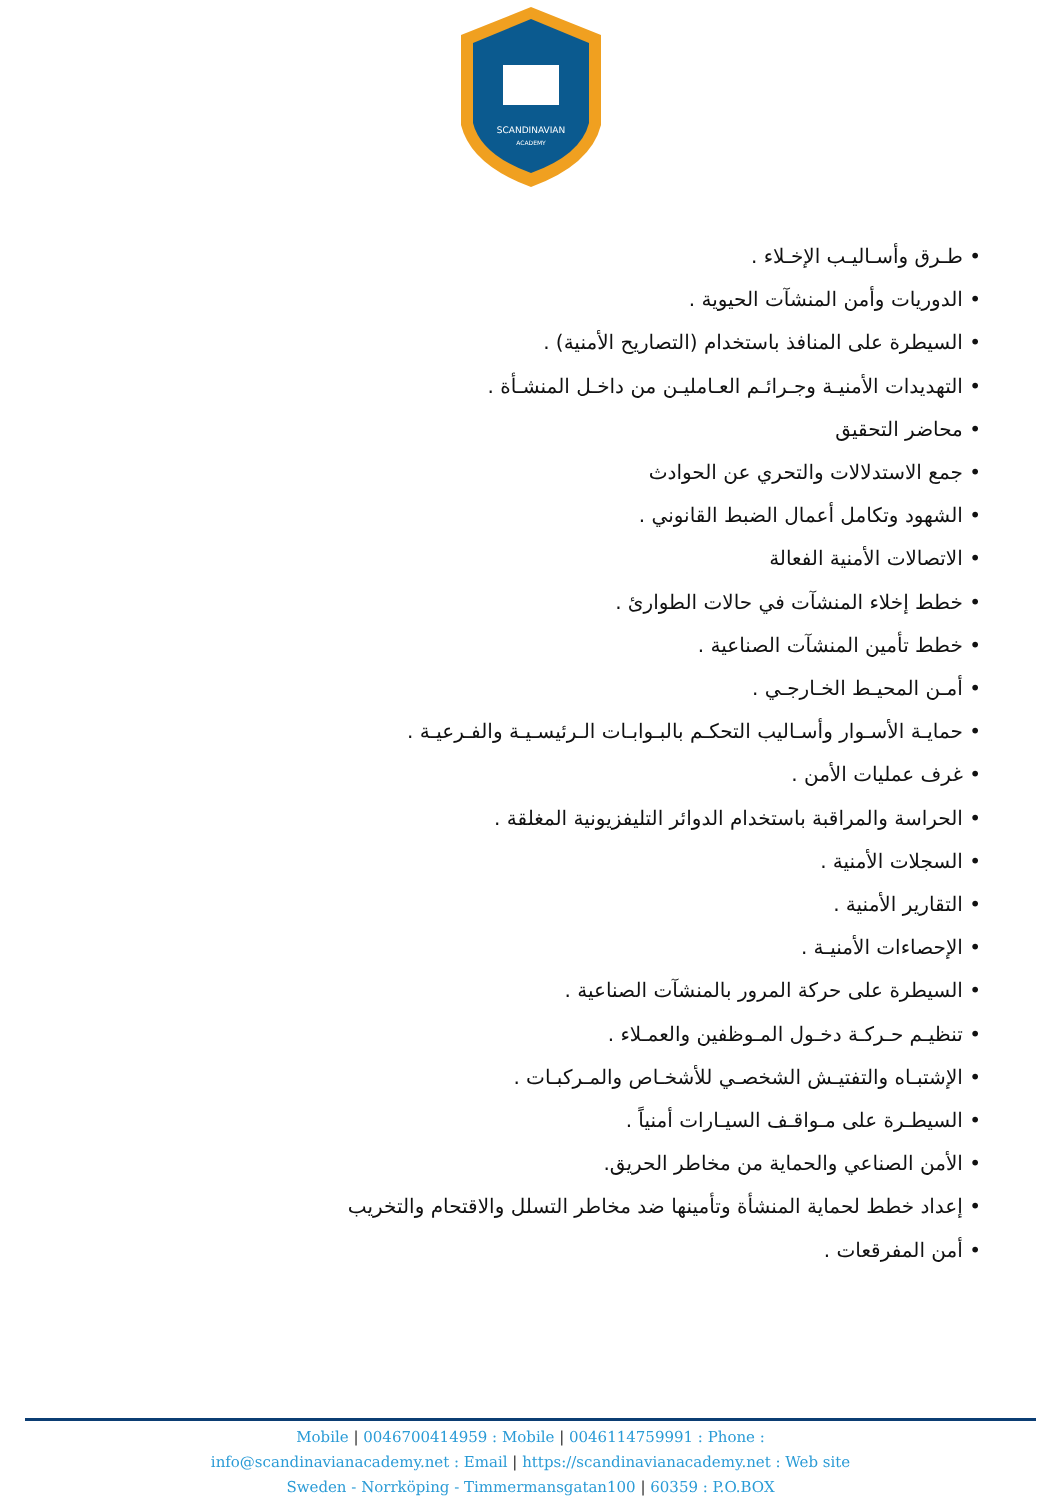SCANDINAVIAN
ACADEMY
طـرق وأسـاليـب الإخـلاء .
الدوريات وأمن المنشآت الحيوية .
السيطرة على المنافذ باستخدام (التصاريح الأمنية) .
التهديدات الأمنيـة وجـرائـم العـامليـن من داخـل المنشـأة .
محاضر التحقيق
جمع الاستدلالات والتحري عن الحوادث
الشهود وتكامل أعمال الضبط القانوني .
الاتصالات الأمنية الفعالة
خطط إخلاء المنشآت في حالات الطوارئ .
خطط تأمين المنشآت الصناعية .
أمـن المحيـط الخـارجـي .
حمايـة الأسـوار وأسـاليب التحكـم بالبـوابـات الـرئيسـيـة والفـرعيـة .
غرف عمليات الأمن .
الحراسة والمراقبة باستخدام الدوائر التليفزيونية المغلقة .
السجلات الأمنية .
التقارير الأمنية .
الإحصاءات الأمنيـة .
السيطرة على حركة المرور بالمنشآت الصناعية .
تنظيـم حـركـة دخـول المـوظفين والعمـلاء .
الإشتبـاه والتفتيـش الشخصـي للأشخـاص والمـركبـات .
السيطـرة على مـواقـف السيـارات أمنياً .
الأمن الصناعي والحماية من مخاطر الحريق.
إعداد خطط لحماية المنشأة وتأمينها ضد مخاطر التسلل والاقتحام والتخريب
أمن المفرقعات .
Mobile | 0046700414959 : Mobile | 0046114759991 : Phone :
info@scandinavianacademy.net : Email | https://scandinavianacademy.net : Web site
Sweden - Norrköping - Timmermansgatan100 | 60359 : P.O.BOX